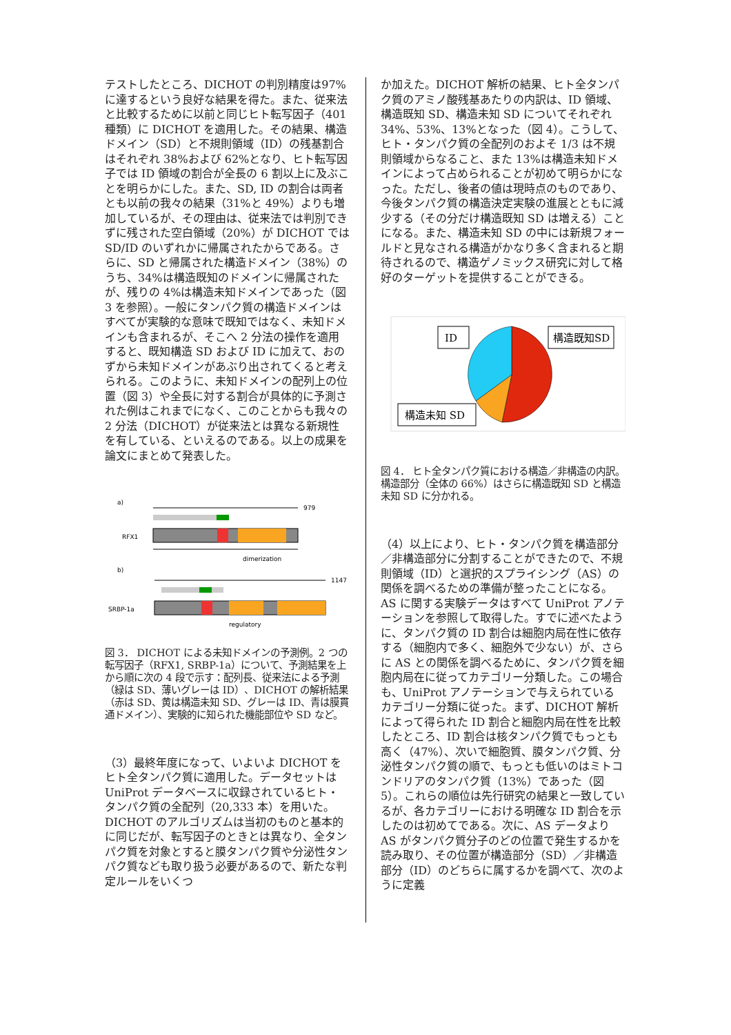テストしたところ、DICHOT の判別精度は97%に達するという良好な結果を得た。また、従来法と比較するために以前と同じヒト転写因子（401 種類）に DICHOT を適用した。その結果、構造ドメイン（SD）と不規則領域（ID）の残基割合はそれぞれ 38%および 62%となり、ヒト転写因子では ID 領域の割合が全長の 6 割以上に及ぶことを明らかにした。また、SD, ID の割合は両者とも以前の我々の結果（31%と 49%）よりも増加しているが、その理由は、従来法では判別できずに残された空白領域（20%）が DICHOT では SD/ID のいずれかに帰属されたからである。さらに、SD と帰属された構造ドメイン（38%）のうち、34%は構造既知のドメインに帰属されたが、残りの 4%は構造未知ドメインであった（図 3 を参照）。一般にタンパク質の構造ドメインはすべてが実験的な意味で既知ではなく、未知ドメインも含まれるが、そこへ 2 分法の操作を適用すると、既知構造 SD および ID に加えて、おのずから未知ドメインがあぶり出されてくると考えられる。このように、未知ドメインの配列上の位置（図 3）や全長に対する割合が具体的に予測された例はこれまでになく、このことからも我々の 2 分法（DICHOT）が従来法とは異なる新規性を有している、といえるのである。以上の成果を論文にまとめて発表した。
a)
979
RFX1
dimerization
b)
1147
SRBP-1a
regulatory
図 3． DICHOT による未知ドメインの予測例。2 つの転写因子（RFX1, SRBP-1a）について、予測結果を上から順に次の 4 段で示す：配列長、従来法による予測（緑は SD、薄いグレーは ID）、DICHOT の解析結果（赤は SD、黄は構造未知 SD、グレーは ID、青は膜貫通ドメイン）、実験的に知られた機能部位や SD など。
（3）最終年度になって、いよいよ DICHOT をヒト全タンパク質に適用した。データセットは UniProt データベースに収録されているヒト・タンパク質の全配列（20,333 本）を用いた。DICHOT のアルゴリズムは当初のものと基本的に同じだが、転写因子のときとは異なり、全タンパク質を対象とすると膜タンパク質や分泌性タンパク質なども取り扱う必要があるので、新たな判定ルールをいくつ
か加えた。DICHOT 解析の結果、ヒト全タンパク質のアミノ酸残基あたりの内訳は、ID 領域、構造既知 SD、構造未知 SD についてそれぞれ 34%、53%、13%となった（図 4）。こうして、ヒト・タンパク質の全配列のおよそ 1/3 は不規則領域からなること、また 13%は構造未知ドメインによって占められることが初めて明らかになった。ただし、後者の値は現時点のものであり、今後タンパク質の構造決定実験の進展とともに減少する（その分だけ構造既知 SD は増える）ことになる。また、構造未知 SD の中には新規フォールドと見なされる構造がかなり多く含まれると期待されるので、構造ゲノミックス研究に対して格好のターゲットを提供することができる。
ID
構造既知SD
構造未知 SD
図 4． ヒト全タンパク質における構造／非構造の内訳。構造部分（全体の 66%）はさらに構造既知 SD と構造未知 SD に分かれる。
（4）以上により、ヒト・タンパク質を構造部分／非構造部分に分割することができたので、不規則領域（ID）と選択的スプライシング（AS）の関係を調べるための準備が整ったことになる。AS に関する実験データはすべて UniProt アノテーションを参照して取得した。すでに述べたように、タンパク質の ID 割合は細胞内局在性に依存する（細胞内で多く、細胞外で少ない）が、さらに AS との関係を調べるために、タンパク質を細胞内局在に従ってカテゴリー分類した。この場合も、UniProt アノテーションで与えられているカテゴリー分類に従った。まず、DICHOT 解析によって得られた ID 割合と細胞内局在性を比較したところ、ID 割合は核タンパク質でもっとも高く（47%）、次いで細胞質、膜タンパク質、分泌性タンパク質の順で、もっとも低いのはミトコンドリアのタンパク質（13%）であった（図 5）。これらの順位は先行研究の結果と一致しているが、各カテゴリーにおける明確な ID 割合を示したのは初めてである。次に、AS データより AS がタンパク質分子のどの位置で発生するかを読み取り、その位置が構造部分（SD）／非構造部分（ID）のどちらに属するかを調べて、次のように定義